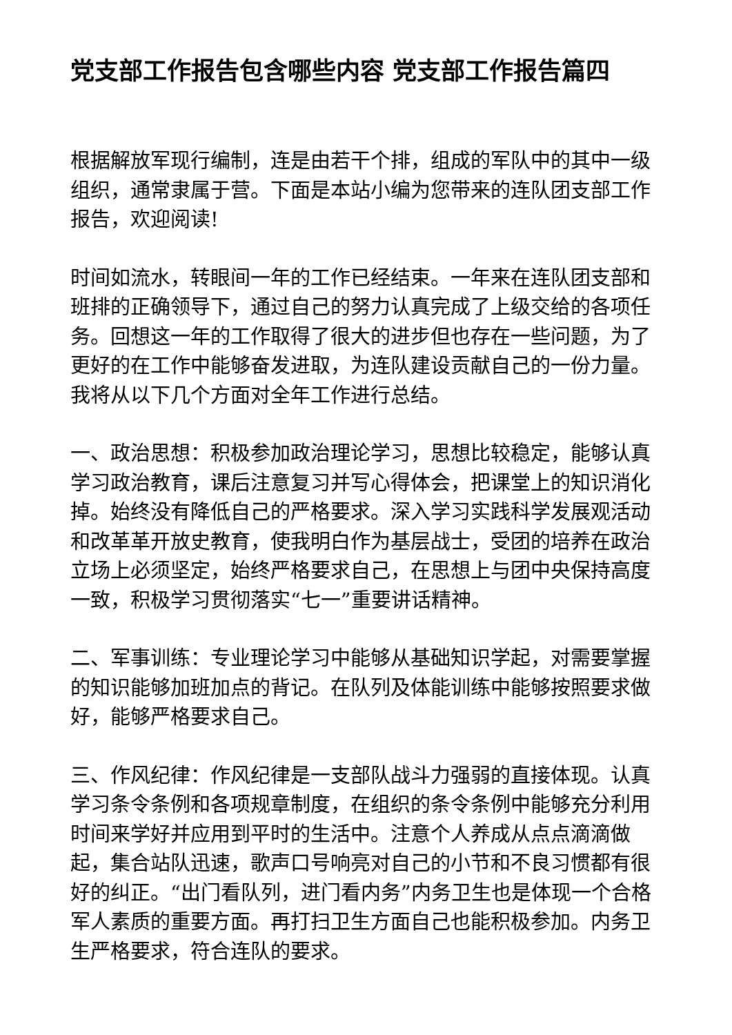党支部工作报告包含哪些内容 党支部工作报告篇四
根据解放军现行编制，连是由若干个排，组成的军队中的其中一级组织，通常隶属于营。下面是本站小编为您带来的连队团支部工作报告，欢迎阅读!
时间如流水，转眼间一年的工作已经结束。一年来在连队团支部和班排的正确领导下，通过自己的努力认真完成了上级交给的各项任务。回想这一年的工作取得了很大的进步但也存在一些问题，为了更好的在工作中能够奋发进取，为连队建设贡献自己的一份力量。我将从以下几个方面对全年工作进行总结。
一、政治思想：积极参加政治理论学习，思想比较稳定，能够认真学习政治教育，课后注意复习并写心得体会，把课堂上的知识消化掉。始终没有降低自己的严格要求。深入学习实践科学发展观活动和改革革开放史教育，使我明白作为基层战士，受团的培养在政治立场上必须坚定，始终严格要求自己，在思想上与团中央保持高度一致，积极学习贯彻落实“七一”重要讲话精神。
二、军事训练：专业理论学习中能够从基础知识学起，对需要掌握的知识能够加班加点的背记。在队列及体能训练中能够按照要求做好，能够严格要求自己。
三、作风纪律：作风纪律是一支部队战斗力强弱的直接体现。认真学习条令条例和各项规章制度，在组织的条令条例中能够充分利用时间来学好并应用到平时的生活中。注意个人养成从点点滴滴做起，集合站队迅速，歌声口号响亮对自己的小节和不良习惯都有很好的纠正。“出门看队列，进门看内务”内务卫生也是体现一个合格军人素质的重要方面。再打扫卫生方面自己也能积极参加。内务卫生严格要求，符合连队的要求。